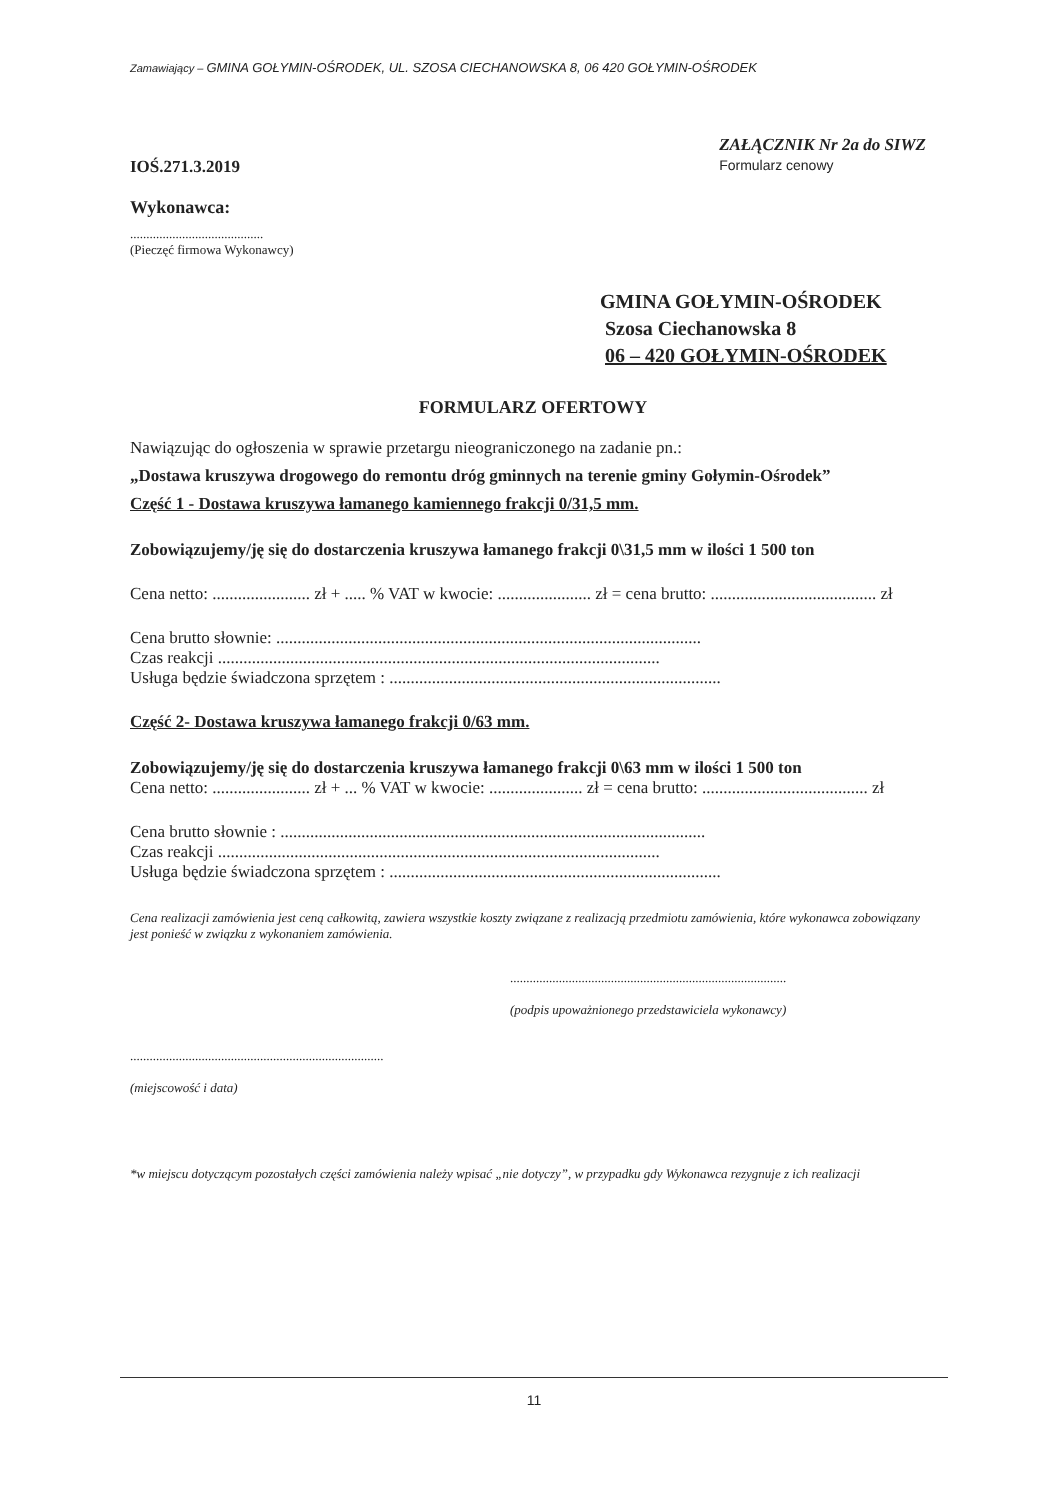Zamawiający – GMINA GOŁYMIN-OŚRODEK, UL. SZOSA CIECHANOWSKA 8, 06 420 GOŁYMIN-OŚRODEK
IOŚ.271.3.2019
ZAŁĄCZNIK Nr 2a do SIWZ
Formularz cenowy
Wykonawca:
.........................................
(Pieczęć firmowa Wykonawcy)
GMINA GOŁYMIN-OŚRODEK
Szosa Ciechanowska 8
06 – 420 GOŁYMIN-OŚRODEK
FORMULARZ OFERTOWY
Nawiązując do ogłoszenia w sprawie przetargu nieograniczonego na zadanie pn.:
„Dostawa kruszywa drogowego do remontu dróg gminnych na terenie gminy Gołymin-Ośrodek”
Część 1 - Dostawa kruszywa łamanego kamiennego frakcji 0/31,5 mm.
Zobowiązujemy/ję się do dostarczenia kruszywa łamanego frakcji 0\31,5 mm w ilości 1 500 ton
Cena netto: ....................... zł + ..... % VAT w kwocie: ...................... zł = cena brutto: ....................................... zł
Cena brutto słownie: ....................................................................................................
Czas reakcji ........................................................................................................
Usługa będzie świadczona sprzętem : ..............................................................................
Część 2- Dostawa kruszywa łamanego frakcji 0/63 mm.
Zobowiązujemy/ję się do dostarczenia kruszywa łamanego frakcji 0\63 mm w ilości 1 500 ton
Cena netto: ....................... zł + ... % VAT w kwocie: ...................... zł = cena brutto: ....................................... zł
Cena brutto słownie : ....................................................................................................
Czas reakcji ........................................................................................................
Usługa będzie świadczona sprzętem : ..............................................................................
Cena realizacji zamówienia jest ceną całkowitą, zawiera wszystkie koszty związane z realizacją przedmiotu zamówienia, które wykonawca zobowiązany jest ponieść w związku z wykonaniem zamówienia.
.....................................................................................
(podpis upoważnionego przedstawiciela wykonawcy)
..............................................................................
(miejscowość i data)
*w miejscu dotyczącym pozostałych części zamówienia należy wpisać „nie dotyczy”, w przypadku gdy Wykonawca rezygnuje z ich realizacji
11